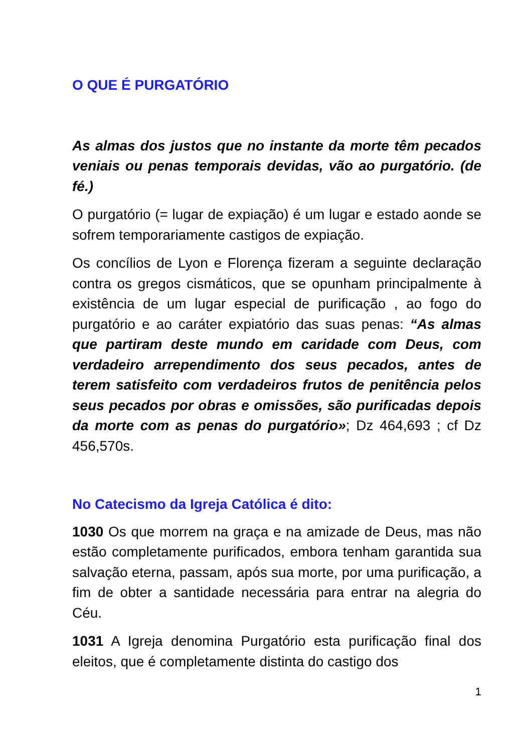O QUE É PURGATÓRIO
As almas dos justos que no instante da morte têm pecados veniais ou penas temporais devidas, vão ao purgatório. (de fé.)
O purgatório (= lugar de expiação) é um lugar e estado aonde se sofrem temporariamente castigos de expiação.
Os concílios de Lyon e Florença fizeram a seguinte declaração contra os gregos cismáticos, que se opunham principalmente à existência de um lugar especial de purificação , ao fogo do purgatório e ao caráter expiatório das suas penas: “As almas que partiram deste mundo em caridade com Deus, com verdadeiro arrependimento dos seus pecados, antes de terem satisfeito com verdadeiros frutos de penitência pelos seus pecados por obras e omissões, são purificadas depois da morte com as penas do purgatório»; Dz 464,693 ; cf Dz 456,570s.
No Catecismo da Igreja Católica é dito:
1030 Os que morrem na graça e na amizade de Deus, mas não estão completamente purificados, embora tenham garantida sua salvação eterna, passam, após sua morte, por uma purificação, a fim de obter a santidade necessária para entrar na alegria do Céu.
1031 A Igreja denomina Purgatório esta purificação final dos eleitos, que é completamente distinta do castigo dos
1